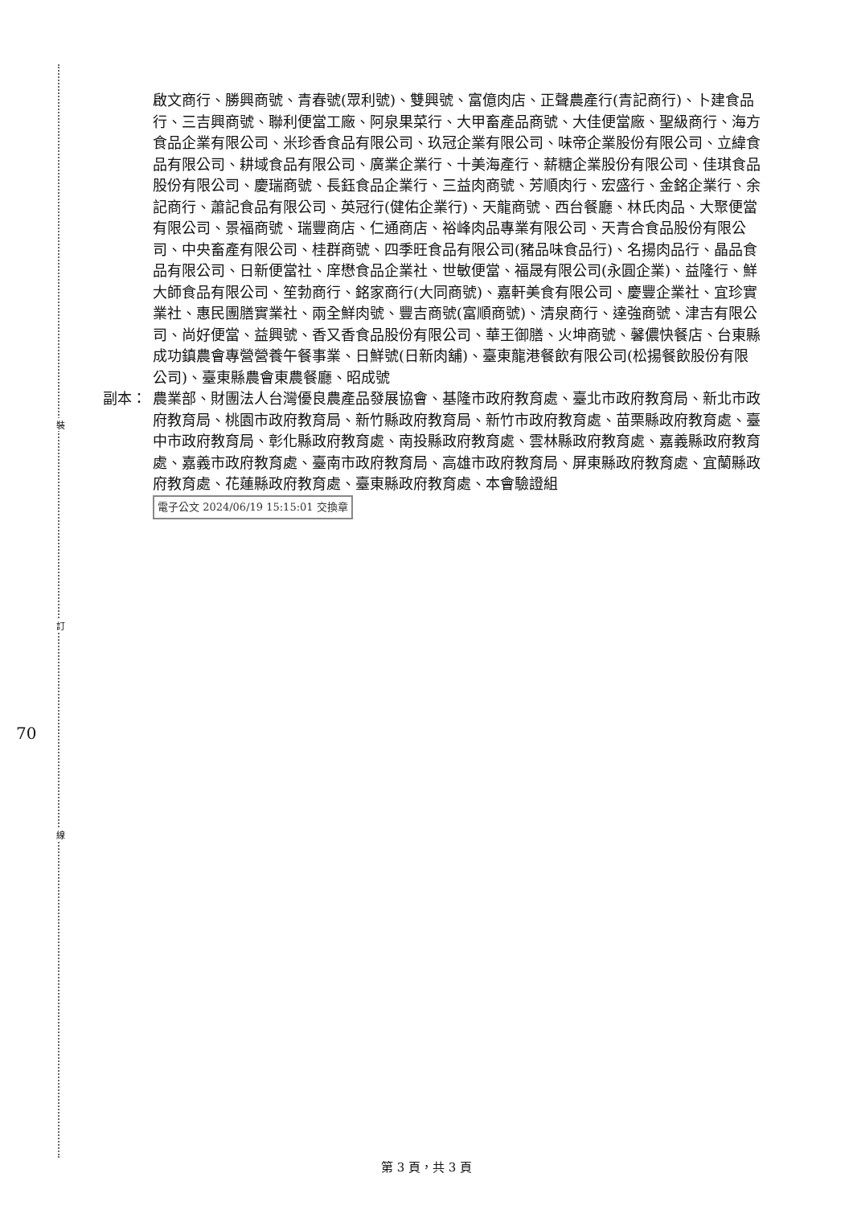裝
訂
線
70
啟文商行、勝興商號、青春號(眾利號)、雙興號、富億肉店、正聲農產行(青記商行)、卜建食品行、三吉興商號、聯利便當工廠、阿泉果菜行、大甲畜產品商號、大佳便當廠、聖級商行、海方食品企業有限公司、米珍香食品有限公司、玖冠企業有限公司、味帝企業股份有限公司、立緯食品有限公司、耕域食品有限公司、廣業企業行、十美海產行、薪糖企業股份有限公司、佳琪食品股份有限公司、慶瑞商號、長鈺食品企業行、三益肉商號、芳順肉行、宏盛行、金銘企業行、余記商行、蕭記食品有限公司、英冠行(健佑企業行)、天龍商號、西台餐廳、林氏肉品、大聚便當有限公司、景福商號、瑞豐商店、仁通商店、裕峰肉品專業有限公司、天青合食品股份有限公司、中央畜產有限公司、桂群商號、四季旺食品有限公司(豬品味食品行)、名揚肉品行、晶品食品有限公司、日新便當社、庠懋食品企業社、世敏便當、福晟有限公司(永圓企業)、益隆行、鮮大師食品有限公司、笙勃商行、銘家商行(大同商號)、嘉軒美食有限公司、慶豐企業社、宜珍實業社、惠民團膳實業社、兩全鮮肉號、豐吉商號(富順商號)、清泉商行、達強商號、津吉有限公司、尚好便當、益興號、香又香食品股份有限公司、華王御膳、火坤商號、馨儂快餐店、台東縣成功鎮農會專營營養午餐事業、日鮮號(日新肉舖)、臺東龍港餐飲有限公司(松揚餐飲股份有限公司)、臺東縣農會東農餐廳、昭成號
副本： 農業部、財團法人台灣優良農產品發展協會、基隆市政府教育處、臺北市政府教育局、新北市政府教育局、桃園市政府教育局、新竹縣政府教育局、新竹市政府教育處、苗栗縣政府教育處、臺中市政府教育局、彰化縣政府教育處、南投縣政府教育處、雲林縣政府教育處、嘉義縣政府教育處、嘉義市政府教育處、臺南市政府教育局、高雄市政府教育局、屏東縣政府教育處、宜蘭縣政府教育處、花蓮縣政府教育處、臺東縣政府教育處、本會驗證組 電子公文 2024/06/19 15:15:01 交換章
第 3 頁，共 3 頁